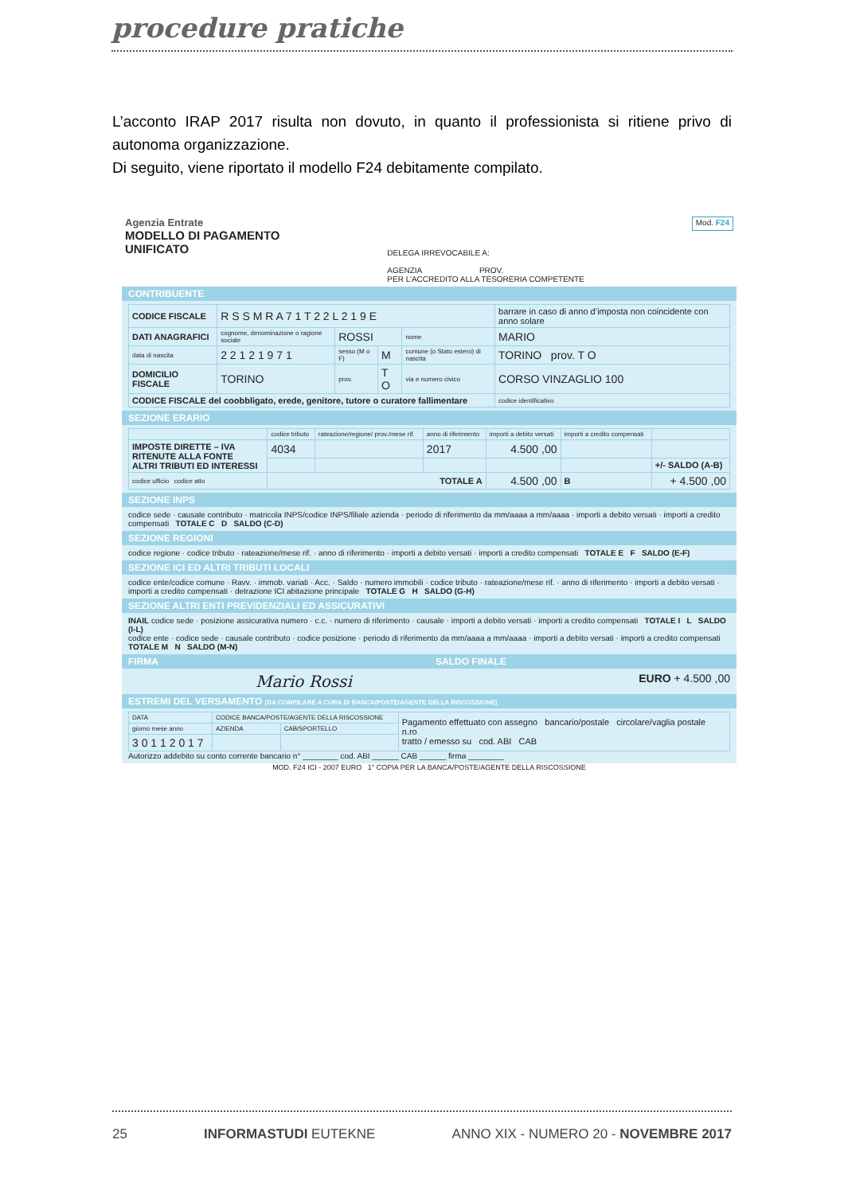procedure pratiche
L’acconto IRAP 2017 risulta non dovuto, in quanto il professionista si ritiene privo di autonoma organizzazione.
Di seguito, viene riportato il modello F24 debitamente compilato.
Agenzia Entrate
MODELLO DI PAGAMENTO
UNIFICATO
DELEGA IRREVOCABILE A:
AGENZIA PROV.
PER L’ACCREDITO ALLA TESORERIA COMPETENTE
Mod. F24
CONTRIBUENTE
| CODICE FISCALE | R S S M R A 7 1 T 2 2 L 2 1 9 E | | | | barrare in caso di anno d’imposta non coincidente con anno solare |
| DATI ANAGRAFICI | cognome, denominazione o ragione sociale | ROSSI | | nome | MARIO |
| data di nascita | 2 2 1 2 1 9 7 1 | sesso (M o F) | M | comune (o Stato estero) di nascita | TORINO prov. T O |
| DOMICILIO FISCALE | TORINO | prov. | T O | via e numero civico | CORSO VINZAGLIO 100 |
| CODICE FISCALE del coobbligato, erede, genitore, tutore o curatore fallimentare | | | | | codice identificativo |
SEZIONE ERARIO
| | codice tributo | rateazione/regione/ prov./mese rif. | anno di riferimento | importi a debito versati | importi a credito compensati | |
| --- | --- | --- | --- | --- | --- | --- |
| IMPOSTE DIRETTE – IVA RITENUTE ALLA FONTE ALTRI TRIBUTI ED INTERESSI | 4034 | | 2017 | 4.500 ,00 | | |
| | | | | | | +/- SALDO (A-B) |
| codice ufficio codice atto | TOTALE A | | | 4.500 ,00 | B | + 4.500 ,00 |
SEZIONE INPS
codice sede · causale contributo · matricola INPS/codice INPS/filiale azienda · periodo di riferimento da mm/aaaa a mm/aaaa · importi a debito versati · importi a credito compensati TOTALE C D SALDO (C-D)
SEZIONE REGIONI
codice regione · codice tributo · rateazione/mese rif. · anno di riferimento · importi a debito versati · importi a credito compensati TOTALE E F SALDO (E-F)
SEZIONE ICI ED ALTRI TRIBUTI LOCALI
codice ente/codice comune · Ravv. · immob. variati · Acc. · Saldo · numero immobili · codice tributo · rateazione/mese rif. · anno di riferimento · importi a debito versati · importi a credito compensati · detrazione ICI abitazione principale TOTALE G H SALDO (G-H)
SEZIONE ALTRI ENTI PREVIDENZIALI ED ASSICURATIVI
INAIL codice sede · posizione assicurativa numero · c.c. · numero di riferimento · causale · importi a debito versati · importi a credito compensati TOTALE I L SALDO (I-L)
codice ente · codice sede · causale contributo · codice posizione · periodo di riferimento da mm/aaaa a mm/aaaa · importi a debito versati · importi a credito compensati TOTALE M N SALDO (M-N)
FIRMA SALDO FINALE
Mario Rossi EURO + 4.500 ,00
ESTREMI DEL VERSAMENTO (DA COMPILARE A CURA DI BANCA/POSTE/AGENTE DELLA RISCOSSIONE)
| DATA | CODICE BANCA/POSTE/AGENTE DELLA RISCOSSIONE | | Pagamento effettuato con assegno bancario/postale circolare/vaglia postale n.ro tratto / emesso su cod. ABI CAB |
| giorno mese anno | AZIENDA | CAB/SPORTELLO | |
| 3 0 1 1 2 0 1 7 | | | |
Autorizzo addebito su conto corrente bancario n° ________ cod. ABI ______ CAB ______ firma ________
MOD. F24 ICI - 2007 EURO 1° COPIA PER LA BANCA/POSTE/AGENTE DELLA RISCOSSIONE
25 INFORMASTUDI EUTEKNE ANNO XIX - NUMERO 20 - NOVEMBRE 2017